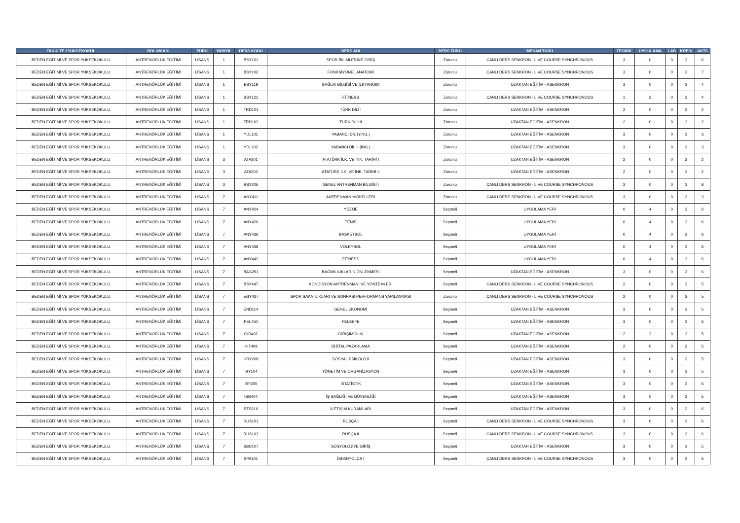| FAKÜLTE / YÜKSEKOKUL | BÖLÜM ADI | TÜRÜ | YARIYIL | DERS KODU | DERS ADI | DERS TÜRÜ | MEKAN TÜRÜ | TEORİK | UYGULAMA | LAB | KREDİ | AKTS |
| --- | --- | --- | --- | --- | --- | --- | --- | --- | --- | --- | --- | --- |
| BEDEN EĞİTİMİ VE SPOR YÜKSEKOKULU | ANTRENÖRLÜK EĞİTİMİ | LİSANS | 1 | BSY101 | SPOR BİLİMLERİNE GİRİŞ | Zorunlu | CANLI DERS SENKRON - LIVE COURSE SYNCHRONOUS | 3 | 0 | 0 | 3 | 6 |
| BEDEN EĞİTİMİ VE SPOR YÜKSEKOKULU | ANTRENÖRLÜK EĞİTİMİ | LİSANS | 1 | BSY103 | FONKSİYONEL ANATOMİ | Zorunlu | CANLI DERS SENKRON - LIVE COURSE SYNCHRONOUS | 3 | 0 | 0 | 3 | 7 |
| BEDEN EĞİTİMİ VE SPOR YÜKSEKOKULU | ANTRENÖRLÜK EĞİTİMİ | LİSANS | 1 | BSY119 | SAĞLIK BİLGİSİ VE İLKYARDIM | Zorunlu | UZAKTAN EĞİTİM - ASENKRON | 3 | 0 | 0 | 3 | 4 |
| BEDEN EĞİTİMİ VE SPOR YÜKSEKOKULU | ANTRENÖRLÜK EĞİTİMİ | LİSANS | 1 | BSY121 | FİTNESS | Zorunlu | CANLI DERS SENKRON - LIVE COURSE SYNCHRONOUS | 1 | 2 | 0 | 2 | 4 |
| BEDEN EĞİTİMİ VE SPOR YÜKSEKOKULU | ANTRENÖRLÜK EĞİTİMİ | LİSANS | 1 | TRD101 | TÜRK DİLİ I | Zorunlu | UZAKTAN EĞİTİM - ASENKRON | 2 | 0 | 0 | 2 | 2 |
| BEDEN EĞİTİMİ VE SPOR YÜKSEKOKULU | ANTRENÖRLÜK EĞİTİMİ | LİSANS | 1 | TRD102 | TÜRK DİLİ II | Zorunlu | UZAKTAN EĞİTİM - ASENKRON | 2 | 0 | 0 | 2 | 2 |
| BEDEN EĞİTİMİ VE SPOR YÜKSEKOKULU | ANTRENÖRLÜK EĞİTİMİ | LİSANS | 1 | YDL101 | YABANCI DİL I (İNG.) | Zorunlu | UZAKTAN EĞİTİM - ASENKRON | 3 | 0 | 0 | 3 | 3 |
| BEDEN EĞİTİMİ VE SPOR YÜKSEKOKULU | ANTRENÖRLÜK EĞİTİMİ | LİSANS | 1 | YDL102 | YABANCI DİL II (İNG.) | Zorunlu | UZAKTAN EĞİTİM - ASENKRON | 3 | 0 | 0 | 3 | 3 |
| BEDEN EĞİTİMİ VE SPOR YÜKSEKOKULU | ANTRENÖRLÜK EĞİTİMİ | LİSANS | 3 | ATA201 | ATATÜRK İLK. VE İNK. TARİHİ I | Zorunlu | UZAKTAN EĞİTİM - ASENKRON | 2 | 0 | 0 | 2 | 2 |
| BEDEN EĞİTİMİ VE SPOR YÜKSEKOKULU | ANTRENÖRLÜK EĞİTİMİ | LİSANS | 3 | ATA202 | ATATÜRK İLK. VE İNK. TARİHİ II | Zorunlu | UZAKTAN EĞİTİM - ASENKRON | 2 | 0 | 0 | 2 | 2 |
| BEDEN EĞİTİMİ VE SPOR YÜKSEKOKULU | ANTRENÖRLÜK EĞİTİMİ | LİSANS | 3 | BSY205 | GENEL ANTRENMAN BİLGİSİ I | Zorunlu | CANLI DERS SENKRON - LIVE COURSE SYNCHRONOUS | 3 | 0 | 0 | 3 | 8 |
| BEDEN EĞİTİMİ VE SPOR YÜKSEKOKULU | ANTRENÖRLÜK EĞİTİMİ | LİSANS | 7 | ANY411 | ANTRENMAN MODELLERİ | Zorunlu | CANLI DERS SENKRON - LIVE COURSE SYNCHRONOUS | 3 | 0 | 0 | 3 | 3 |
| BEDEN EĞİTİMİ VE SPOR YÜKSEKOKULU | ANTRENÖRLÜK EĞİTİMİ | LİSANS | 7 | ANY424 | YÜZME | Seçmeli | UYGULAMA YERİ | 0 | 4 | 0 | 2 | 6 |
| BEDEN EĞİTİMİ VE SPOR YÜKSEKOKULU | ANTRENÖRLÜK EĞİTİMİ | LİSANS | 7 | ANY426 | TENİS | Seçmeli | UYGULAMA YERİ | 0 | 4 | 0 | 2 | 6 |
| BEDEN EĞİTİMİ VE SPOR YÜKSEKOKULU | ANTRENÖRLÜK EĞİTİMİ | LİSANS | 7 | ANY436 | BASKETBOL | Seçmeli | UYGULAMA YERİ | 0 | 4 | 0 | 2 | 6 |
| BEDEN EĞİTİMİ VE SPOR YÜKSEKOKULU | ANTRENÖRLÜK EĞİTİMİ | LİSANS | 7 | ANY438 | VOLEYBOL | Seçmeli | UYGULAMA YERİ | 0 | 4 | 0 | 2 | 6 |
| BEDEN EĞİTİMİ VE SPOR YÜKSEKOKULU | ANTRENÖRLÜK EĞİTİMİ | LİSANS | 7 | ANY442 | FİTNESS | Seçmeli | UYGULAMA YERİ | 0 | 4 | 0 | 2 | 6 |
| BEDEN EĞİTİMİ VE SPOR YÜKSEKOKULU | ANTRENÖRLÜK EĞİTİMİ | LİSANS | 7 | BAG251 | BAĞIMLILIKLARIN ÖNLENMESİ | Seçmeli | UZAKTAN EĞİTİM - ASENKRON | 3 | 0 | 0 | 3 | 6 |
| BEDEN EĞİTİMİ VE SPOR YÜKSEKOKULU | ANTRENÖRLÜK EĞİTİMİ | LİSANS | 7 | BSY447 | KONDİSYON ANTRENMANI VE YÖNTEMLERİ | Seçmeli | CANLI DERS SENKRON - LIVE COURSE SYNCHRONOUS | 2 | 0 | 0 | 2 | 5 |
| BEDEN EĞİTİMİ VE SPOR YÜKSEKOKULU | ANTRENÖRLÜK EĞİTİMİ | LİSANS | 7 | EGY427 | SPOR SAKATLIKLARI VE SONRASI PERFORMANS YAPILANMASI | Zorunlu | CANLI DERS SENKRON - LIVE COURSE SYNCHRONOUS | 2 | 0 | 0 | 2 | 5 |
| BEDEN EĞİTİMİ VE SPOR YÜKSEKOKULU | ANTRENÖRLÜK EĞİTİMİ | LİSANS | 7 | END114 | GENEL EKONOMİ | Seçmeli | UZAKTAN EĞİTİM - ASENKRON | 3 | 0 | 0 | 3 | 5 |
| BEDEN EĞİTİMİ VE SPOR YÜKSEKOKULU | ANTRENÖRLÜK EĞİTİMİ | LİSANS | 7 | FEL450 | FELSEFE | Seçmeli | UZAKTAN EĞİTİM - ASENKRON | 3 | 0 | 0 | 3 | 6 |
| BEDEN EĞİTİMİ VE SPOR YÜKSEKOKULU | ANTRENÖRLÜK EĞİTİMİ | LİSANS | 7 | GIR402 | GİRİŞİMCİLİK | Seçmeli | UZAKTAN EĞİTİM - ASENKRON | 2 | 2 | 0 | 3 | 5 |
| BEDEN EĞİTİMİ VE SPOR YÜKSEKOKULU | ANTRENÖRLÜK EĞİTİMİ | LİSANS | 7 | HIT409 | DİJİTAL PAZARLAMA | Seçmeli | UZAKTAN EĞİTİM - ASENKRON | 2 | 0 | 0 | 2 | 5 |
| BEDEN EĞİTİMİ VE SPOR YÜKSEKOKULU | ANTRENÖRLÜK EĞİTİMİ | LİSANS | 7 | HRY208 | SOSYAL PSİKOLOJİ | Seçmeli | UZAKTAN EĞİTİM - ASENKRON | 3 | 0 | 0 | 3 | 5 |
| BEDEN EĞİTİMİ VE SPOR YÜKSEKOKULU | ANTRENÖRLÜK EĞİTİMİ | LİSANS | 7 | IBY104 | YÖNETİM VE ORGANİZASYON | Seçmeli | UZAKTAN EĞİTİM - ASENKRON | 3 | 0 | 0 | 3 | 5 |
| BEDEN EĞİTİMİ VE SPOR YÜKSEKOKULU | ANTRENÖRLÜK EĞİTİMİ | LİSANS | 7 | ISF205 | İSTATİSTİK | Seçmeli | UZAKTAN EĞİTİM - ASENKRON | 3 | 0 | 0 | 3 | 6 |
| BEDEN EĞİTİMİ VE SPOR YÜKSEKOKULU | ANTRENÖRLÜK EĞİTİMİ | LİSANS | 7 | ISG404 | İŞ SAĞLIĞI VE GÜVENLİĞİ | Seçmeli | UZAKTAN EĞİTİM - ASENKRON | 3 | 0 | 0 | 3 | 5 |
| BEDEN EĞİTİMİ VE SPOR YÜKSEKOKULU | ANTRENÖRLÜK EĞİTİMİ | LİSANS | 7 | RTS210 | İLETİŞİM KURAMLARI | Seçmeli | UZAKTAN EĞİTİM - ASENKRON | 3 | 0 | 0 | 3 | 6 |
| BEDEN EĞİTİMİ VE SPOR YÜKSEKOKULU | ANTRENÖRLÜK EĞİTİMİ | LİSANS | 7 | RUS101 | RUSÇA I | Seçmeli | CANLI DERS SENKRON - LIVE COURSE SYNCHRONOUS | 3 | 0 | 0 | 3 | 6 |
| BEDEN EĞİTİMİ VE SPOR YÜKSEKOKULU | ANTRENÖRLÜK EĞİTİMİ | LİSANS | 7 | RUS102 | RUSÇA II | Seçmeli | CANLI DERS SENKRON - LIVE COURSE SYNCHRONOUS | 3 | 0 | 0 | 3 | 6 |
| BEDEN EĞİTİMİ VE SPOR YÜKSEKOKULU | ANTRENÖRLÜK EĞİTİMİ | LİSANS | 7 | SBU107 | SOSYOLOJİYE GİRİŞ | Seçmeli | UZAKTAN EĞİTİM - ASENKRON | 3 | 0 | 0 | 3 | 5 |
| BEDEN EĞİTİMİ VE SPOR YÜKSEKOKULU | ANTRENÖRLÜK EĞİTİMİ | LİSANS | 7 | SPA101 | İSPANYOLCA I | Seçmeli | CANLI DERS SENKRON - LIVE COURSE SYNCHRONOUS | 3 | 0 | 0 | 3 | 6 |